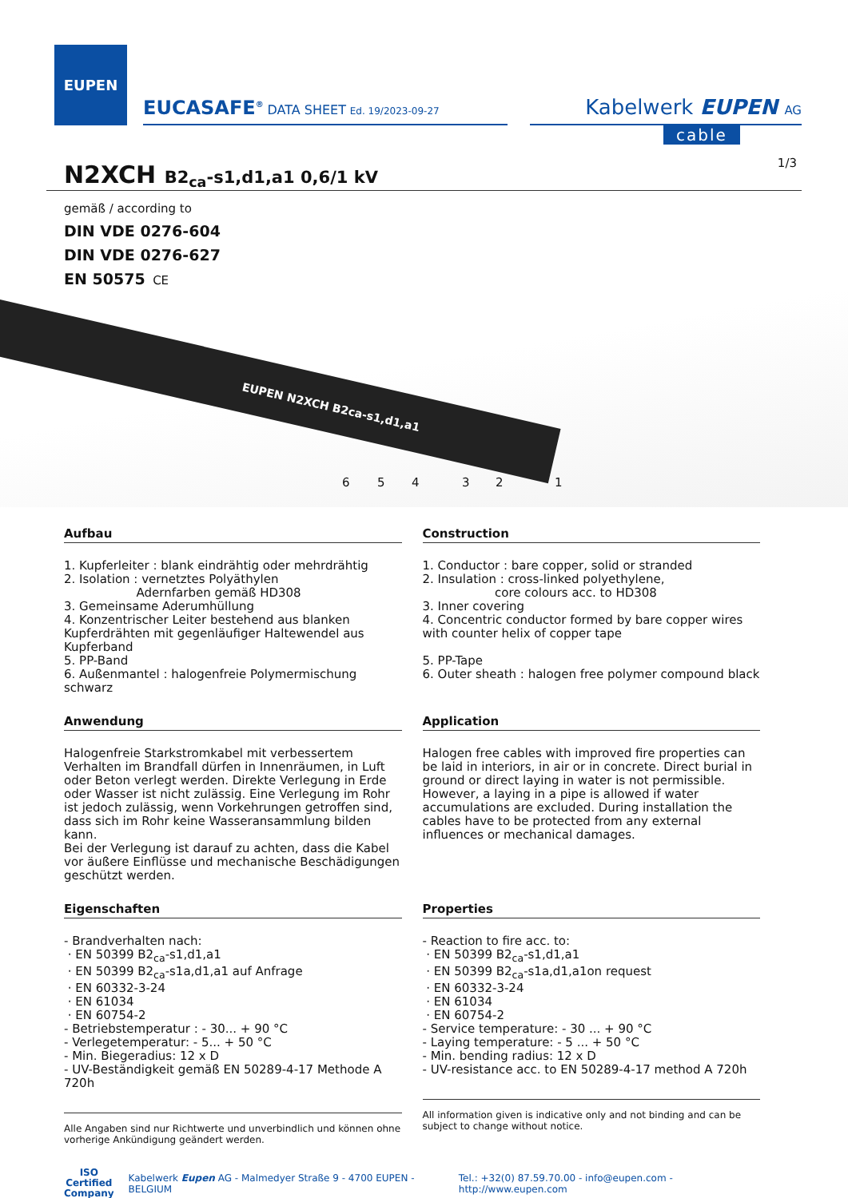EUPEN
EUCASAFE<sup>®</sup> DATA SHEET Ed. 19/2023-09-27
Kabelwerk EUPEN AG
cable
1/3
N2XCH B2<sub>ca</sub>-s1,d1,a1 0,6/1 kV
gemäß / according to
DIN VDE 0276-604
DIN VDE 0276-627
EN 50575 CE
EUPEN N2XCH B2ca-s1,d1,a1
6 5 4 3 2 1
Aufbau
1. Kupferleiter : blank eindrähtig oder mehrdrähtig
2. Isolation : vernetztes Polyäthylen
Adernfarben gemäß HD308
3. Gemeinsame Aderumhüllung
4. Konzentrischer Leiter bestehend aus blanken Kupferdrähten mit gegenläufiger Haltewendel aus Kupferband
5. PP-Band
6. Außenmantel : halogenfreie Polymermischung schwarz
Construction
1. Conductor : bare copper, solid or stranded
2. Insulation : cross-linked polyethylene,
core colours acc. to HD308
3. Inner covering
4. Concentric conductor formed by bare copper wires with counter helix of copper tape
5. PP-Tape
6. Outer sheath : halogen free polymer compound black
Anwendung
Halogenfreie Starkstromkabel mit verbessertem Verhalten im Brandfall dürfen in Innenräumen, in Luft oder Beton verlegt werden. Direkte Verlegung in Erde oder Wasser ist nicht zulässig. Eine Verlegung im Rohr ist jedoch zulässig, wenn Vorkehrungen getroffen sind, dass sich im Rohr keine Wasseransammlung bilden kann.
Bei der Verlegung ist darauf zu achten, dass die Kabel vor äußere Einflüsse und mechanische Beschädigungen geschützt werden.
Application
Halogen free cables with improved fire properties can be laid in interiors, in air or in concrete. Direct burial in ground or direct laying in water is not permissible. However, a laying in a pipe is allowed if water accumulations are excluded. During installation the cables have to be protected from any external influences or mechanical damages.
Eigenschaften
- Brandverhalten nach:
· EN 50399 B2<sub>ca</sub>-s1,d1,a1
· EN 50399 B2<sub>ca</sub>-s1a,d1,a1 auf Anfrage
· EN 60332-3-24
· EN 61034
· EN 60754-2
- Betriebstemperatur : - 30... + 90 °C
- Verlegetemperatur: - 5... + 50 °C
- Min. Biegeradius: 12 x D
- UV-Beständigkeit gemäß EN 50289-4-17 Methode A 720h
Alle Angaben sind nur Richtwerte und unverbindlich und können ohne vorherige Ankündigung geändert werden.
Properties
- Reaction to fire acc. to:
· EN 50399 B2<sub>ca</sub>-s1,d1,a1
· EN 50399 B2<sub>ca</sub>-s1a,d1,a1on request
· EN 60332-3-24
· EN 61034
· EN 60754-2
- Service temperature: - 30 ... + 90 °C
- Laying temperature: - 5 ... + 50 °C
- Min. bending radius: 12 x D
- UV-resistance acc. to EN 50289-4-17 method A 720h
All information given is indicative only and not binding and can be subject to change without notice.
ISO
Certified
Company Kabelwerk Eupen AG - Malmedyer Straße 9 - 4700 EUPEN - BELGIUM Tel.: +32(0) 87.59.70.00 - info@eupen.com - http://www.eupen.com